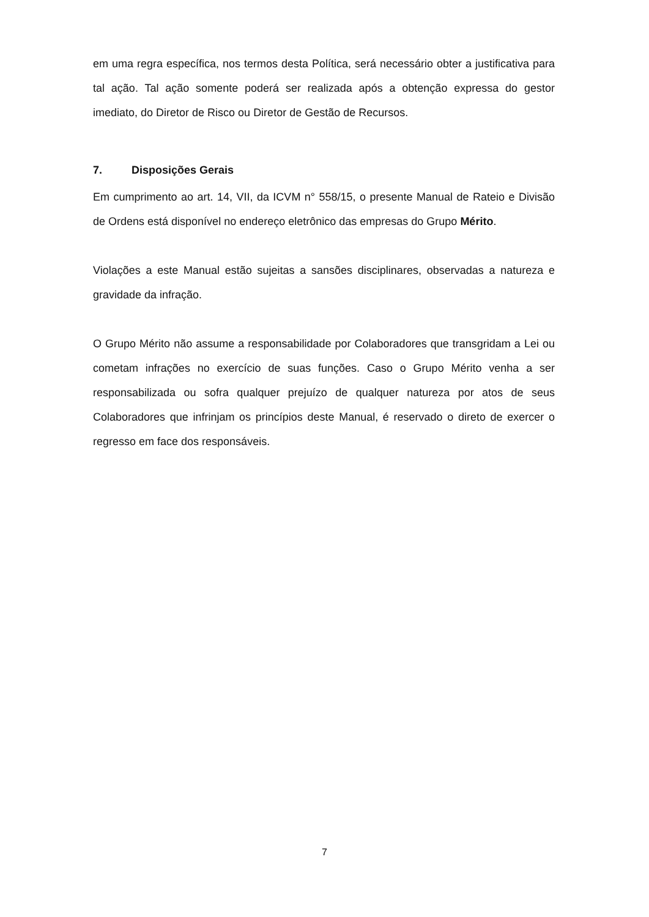em uma regra específica, nos termos desta Política, será necessário obter a justificativa para tal ação. Tal ação somente poderá ser realizada após a obtenção expressa do gestor imediato, do Diretor de Risco ou Diretor de Gestão de Recursos.
7. Disposições Gerais
Em cumprimento ao art. 14, VII, da ICVM n° 558/15, o presente Manual de Rateio e Divisão de Ordens está disponível no endereço eletrônico das empresas do Grupo Mérito.
Violações a este Manual estão sujeitas a sansões disciplinares, observadas a natureza e gravidade da infração.
O Grupo Mérito não assume a responsabilidade por Colaboradores que transgridam a Lei ou cometam infrações no exercício de suas funções. Caso o Grupo Mérito venha a ser responsabilizada ou sofra qualquer prejuízo de qualquer natureza por atos de seus Colaboradores que infrinjam os princípios deste Manual, é reservado o direto de exercer o regresso em face dos responsáveis.
7